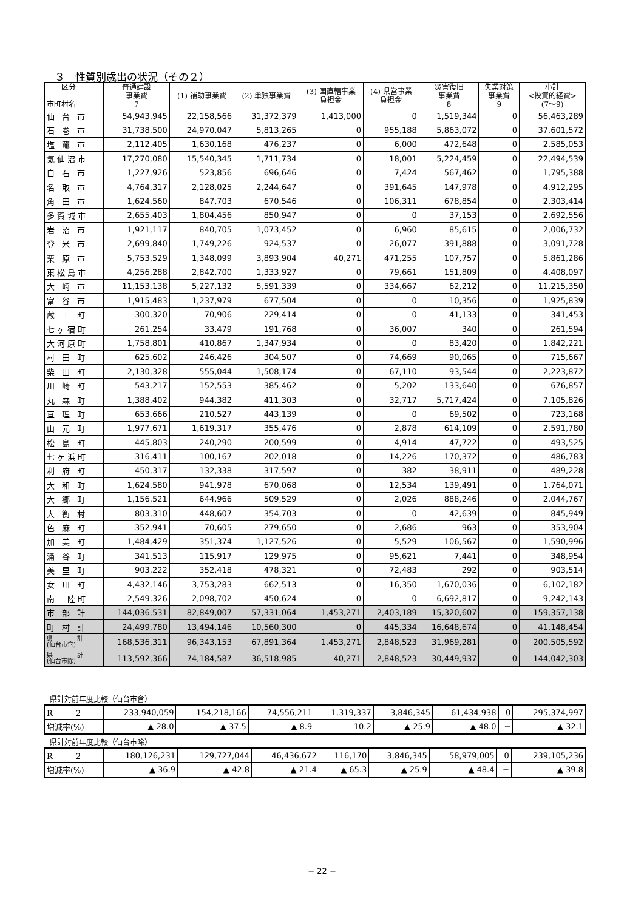３　性質別歳出の状況（その２）
| 区分 市町村名 | 普通建設 事業費 7 | (1) 補助事業費 | (2) 単独事業費 | (3) 国直轄事業 負担金 | (4) 県営事業 負担金 | 災害復旧 事業費 8 | 失業対策 事業費 9 | 小計 <投資的経費> (7～9) |
| --- | --- | --- | --- | --- | --- | --- | --- | --- |
| 仙 台 市 | 54,943,945 | 22,158,566 | 31,372,379 | 1,413,000 | 0 | 1,519,344 | 0 | 56,463,289 |
| 石 巻 市 | 31,738,500 | 24,970,047 | 5,813,265 | 0 | 955,188 | 5,863,072 | 0 | 37,601,572 |
| 塩 竈 市 | 2,112,405 | 1,630,168 | 476,237 | 0 | 6,000 | 472,648 | 0 | 2,585,053 |
| 気仙沼市 | 17,270,080 | 15,540,345 | 1,711,734 | 0 | 18,001 | 5,224,459 | 0 | 22,494,539 |
| 白 石 市 | 1,227,926 | 523,856 | 696,646 | 0 | 7,424 | 567,462 | 0 | 1,795,388 |
| 名 取 市 | 4,764,317 | 2,128,025 | 2,244,647 | 0 | 391,645 | 147,978 | 0 | 4,912,295 |
| 角 田 市 | 1,624,560 | 847,703 | 670,546 | 0 | 106,311 | 678,854 | 0 | 2,303,414 |
| 多賀城市 | 2,655,403 | 1,804,456 | 850,947 | 0 | 0 | 37,153 | 0 | 2,692,556 |
| 岩 沼 市 | 1,921,117 | 840,705 | 1,073,452 | 0 | 6,960 | 85,615 | 0 | 2,006,732 |
| 登 米 市 | 2,699,840 | 1,749,226 | 924,537 | 0 | 26,077 | 391,888 | 0 | 3,091,728 |
| 栗 原 市 | 5,753,529 | 1,348,099 | 3,893,904 | 40,271 | 471,255 | 107,757 | 0 | 5,861,286 |
| 東松島市 | 4,256,288 | 2,842,700 | 1,333,927 | 0 | 79,661 | 151,809 | 0 | 4,408,097 |
| 大 崎 市 | 11,153,138 | 5,227,132 | 5,591,339 | 0 | 334,667 | 62,212 | 0 | 11,215,350 |
| 富 谷 市 | 1,915,483 | 1,237,979 | 677,504 | 0 | 0 | 10,356 | 0 | 1,925,839 |
| 蔵 王 町 | 300,320 | 70,906 | 229,414 | 0 | 0 | 41,133 | 0 | 341,453 |
| 七ヶ宿町 | 261,254 | 33,479 | 191,768 | 0 | 36,007 | 340 | 0 | 261,594 |
| 大河原町 | 1,758,801 | 410,867 | 1,347,934 | 0 | 0 | 83,420 | 0 | 1,842,221 |
| 村 田 町 | 625,602 | 246,426 | 304,507 | 0 | 74,669 | 90,065 | 0 | 715,667 |
| 柴 田 町 | 2,130,328 | 555,044 | 1,508,174 | 0 | 67,110 | 93,544 | 0 | 2,223,872 |
| 川 崎 町 | 543,217 | 152,553 | 385,462 | 0 | 5,202 | 133,640 | 0 | 676,857 |
| 丸 森 町 | 1,388,402 | 944,382 | 411,303 | 0 | 32,717 | 5,717,424 | 0 | 7,105,826 |
| 亘 理 町 | 653,666 | 210,527 | 443,139 | 0 | 0 | 69,502 | 0 | 723,168 |
| 山 元 町 | 1,977,671 | 1,619,317 | 355,476 | 0 | 2,878 | 614,109 | 0 | 2,591,780 |
| 松 島 町 | 445,803 | 240,290 | 200,599 | 0 | 4,914 | 47,722 | 0 | 493,525 |
| 七ヶ浜町 | 316,411 | 100,167 | 202,018 | 0 | 14,226 | 170,372 | 0 | 486,783 |
| 利 府 町 | 450,317 | 132,338 | 317,597 | 0 | 382 | 38,911 | 0 | 489,228 |
| 大 和 町 | 1,624,580 | 941,978 | 670,068 | 0 | 12,534 | 139,491 | 0 | 1,764,071 |
| 大 郷 町 | 1,156,521 | 644,966 | 509,529 | 0 | 2,026 | 888,246 | 0 | 2,044,767 |
| 大 衡 村 | 803,310 | 448,607 | 354,703 | 0 | 0 | 42,639 | 0 | 845,949 |
| 色 麻 町 | 352,941 | 70,605 | 279,650 | 0 | 2,686 | 963 | 0 | 353,904 |
| 加 美 町 | 1,484,429 | 351,374 | 1,127,526 | 0 | 5,529 | 106,567 | 0 | 1,590,996 |
| 涌 谷 町 | 341,513 | 115,917 | 129,975 | 0 | 95,621 | 7,441 | 0 | 348,954 |
| 美 里 町 | 903,222 | 352,418 | 478,321 | 0 | 72,483 | 292 | 0 | 903,514 |
| 女 川 町 | 4,432,146 | 3,753,283 | 662,513 | 0 | 16,350 | 1,670,036 | 0 | 6,102,182 |
| 南三陸町 | 2,549,326 | 2,098,702 | 450,624 | 0 | 0 | 6,692,817 | 0 | 9,242,143 |
| 市 部 計 | 144,036,531 | 82,849,007 | 57,331,064 | 1,453,271 | 2,403,189 | 15,320,607 | 0 | 159,357,138 |
| 町 村 計 | 24,499,780 | 13,494,146 | 10,560,300 | 0 | 445,334 | 16,648,674 | 0 | 41,148,454 |
| 県 計 (仙台市含) | 168,536,311 | 96,343,153 | 67,891,364 | 1,453,271 | 2,848,523 | 31,969,281 | 0 | 200,505,592 |
| 県 計 (仙台市除) | 113,592,366 | 74,184,587 | 36,518,985 | 40,271 | 2,848,523 | 30,449,937 | 0 | 144,042,303 |
県計対前年度比較（仙台市含）
| R 2 | 233,940,059 | 154,218,166 | 74,556,211 | 1,319,337 | 3,846,345 | 61,434,938 | 0 | 295,374,997 |
| 増減率(%) | ▲ 28.0 | ▲ 37.5 | ▲ 8.9 | 10.2 | ▲ 25.9 | ▲ 48.0 | − | ▲ 32.1 |
県計対前年度比較（仙台市除）
| R 2 | 180,126,231 | 129,727,044 | 46,436,672 | 116,170 | 3,846,345 | 58,979,005 | 0 | 239,105,236 |
| 増減率(%) | ▲ 36.9 | ▲ 42.8 | ▲ 21.4 | ▲ 65.3 | ▲ 25.9 | ▲ 48.4 | − | ▲ 39.8 |
− 22 −